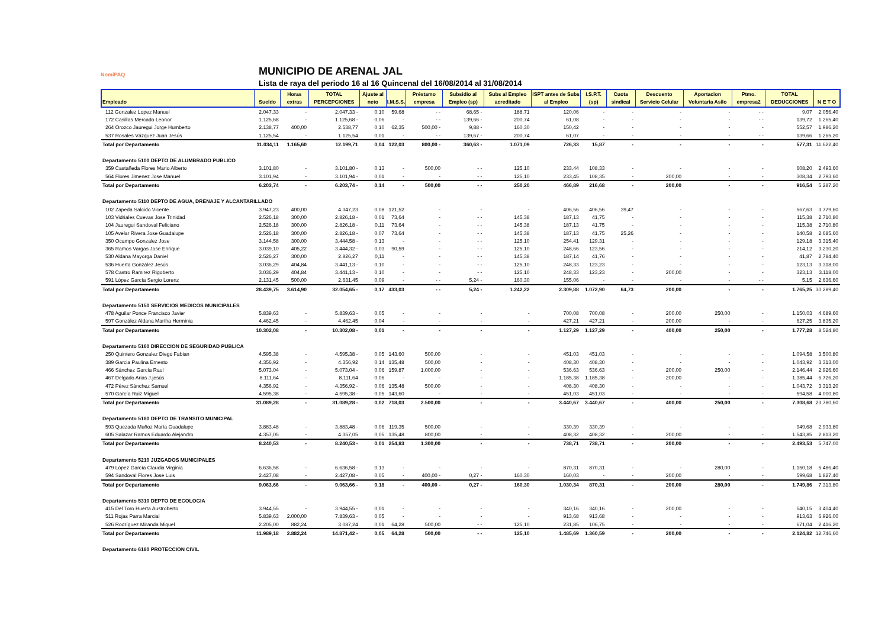NomiPAQ
MUNICIPIO DE ARENAL JAL
Lista de raya del periodo 16 al 16 Quincenal del 16/08/2014 al 31/08/2014
| Empleado | Sueldo | Horas extras | TOTAL PERCEPCIONES | Ajuste al neto | I.M.S.S. | Préstamo empresa | Subsidio al Empleo (sp) | Subs al Empleo acreditado | ISPT antes de Subs al Empleo | I.S.P.T. (sp) | Cuota sindical | Descuento Servicio Celular | Aportacion Voluntaria Asilo | Ptmo. empresa2 | TOTAL DEDUCCIONES | N E T O |
| --- | --- | --- | --- | --- | --- | --- | --- | --- | --- | --- | --- | --- | --- | --- | --- | --- |
| 112 Gonzalez Lopez Manuel | 2.047,33 | - | 2.047,33 - | 0,10 | 59,68 | - - | 68,65 - | 188,71 | 120,06 | - | - | - | - | - - | 9,07 | 2.056,40 |
| 172 Casillas Mercado Leonor | 1.125,68 | - | 1.125,68 - | 0,06 | - | - - | 139,66 - | 200,74 | 61,08 | - | - | - | - | - - | 139,72 | 1.265,40 |
| 264 Orozco Jauregui Jorge Humberto | 2.138,77 | 400,00 | 2.538,77 | 0,10 | 62,35 | 500,00 - | 9,88 - | 160,30 | 150,42 | - | - | - | - | - | 552,57 | 1.986,20 |
| 537 Rosales Vázquez Juan Jesús | 1.125,54 | - | 1.125,54 | 0,01 | - | - - | 139,67 - | 200,74 | 61,07 | - | - | - | - | - - | 139,66 | 1.265,20 |
| Total por Departamento | 11.034,11 | 1.165,60 | 12.199,71 | 0,04 | 122,03 | 800,00 - | 360,63 - | 1.071,09 | 726,33 | 15,87 | - | - | - | - | 577,31 | 11.622,40 |
| Departamento 5100 DEPTO DE ALUMBRADO PUBLICO | | | | | | | | | | | | | | | | |
| 359 Castañeda Flores Mario Alberto | 3.101,80 | - | 3.101,80 - | 0,13 | - | 500,00 | - - | 125,10 | 233,44 | 108,33 | - | - | - | - | 608,20 | 2.493,60 |
| 564 Flores Jimenez Jose Manuel | 3.101,94 | - | 3.101,94 - | 0,01 | - | - | - - | 125,10 | 233,45 | 108,35 | - | 200,00 | - | - | 308,34 | 2.793,60 |
| Total por Departamento | 6.203,74 | - | 6.203,74 - | 0,14 | - | 500,00 | - - | 250,20 | 466,89 | 216,68 | - | 200,00 | - | - | 916,54 | 5.287,20 |
| Departamento 5110 DEPTO DE AGUA, DRENAJE Y ALCANTARILLADO | | | | | | | | | | | | | | | | |
| 102 Zapeda Salcido Vicente | 3.947,23 | 400,00 | 4.347,23 | 0,08 | 121,52 | - | - | - | 406,56 | 406,56 | 39,47 | - | - | - | 567,63 | 3.779,60 |
| 103 Vidriales Cuevas Jose Trinidad | 2.526,18 | 300,00 | 2.826,18 - | 0,01 | 73,64 | - | - - | 145,38 | 187,13 | 41,75 | - | - | - | - | 115,38 | 2.710,80 |
| 104 Jauregui Sandoval Feliciano | 2.526,18 | 300,00 | 2.826,18 - | 0,11 | 73,64 | - | - - | 145,38 | 187,13 | 41,75 | - | - | - | - | 115,38 | 2.710,80 |
| 105 Avelar Rivera Jose Guadalupe | 2.526,18 | 300,00 | 2.826,18 - | 0,07 | 73,64 | - | - - | 145,38 | 187,13 | 41,75 | 25,26 | - | - | - | 140,58 | 2.685,60 |
| 350 Ocampo Gonzalez Jose | 3.144,58 | 300,00 | 3.444,58 - | 0,13 | - | - | - - | 125,10 | 254,41 | 129,31 | - | - | - | - | 129,18 | 3.315,40 |
| 365 Ramos Vargas Jose Enrique | 3.039,10 | 405,22 | 3.444,32 - | 0,03 | 90,59 | - | - - | 125,10 | 248,66 | 123,56 | - | - | - | - | 214,12 | 3.230,20 |
| 530 Aldana Mayorga Daniel | 2.526,27 | 300,00 | 2.826,27 | 0,11 | - | - | - - | 145,38 | 187,14 | 41,76 | - | - | - | - | 41,87 | 2.784,40 |
| 536 Huerta González Jesús | 3.036,29 | 404,84 | 3.441,13 - | 0,10 | - | - | - - | 125,10 | 248,33 | 123,23 | - | - | - | - | 123,13 | 3.318,00 |
| 578 Castro Ramirez Rigoberto | 3.036,29 | 404,84 | 3.441,13 - | 0,10 | - | - | - - | 125,10 | 248,33 | 123,23 | - | 200,00 | - | - | 323,13 | 3.118,00 |
| 591 López García Sergio Lorenz | 2.131,45 | 500,00 | 2.631,45 | 0,09 | - | - - | 5,24 - | 160,30 | 155,06 | - | - | - | - | - - | 5,15 | 2.636,60 |
| Total por Departamento | 28.439,75 | 3.614,90 | 32.054,65 - | 0,17 | 433,03 | - - | 5,24 - | 1.242,22 | 2.309,88 | 1.072,90 | 64,73 | 200,00 | - | - | 1.765,25 | 30.289,40 |
| Departamento 5150 SERVICIOS MEDICOS MUNICIPALES | | | | | | | | | | | | | | | | |
| 478 Aguilar Ponce Francisco Javier | 5.839,63 | - | 5.839,63 - | 0,05 | - | - | - | - | 700,08 | 700,08 | - | 200,00 | 250,00 | - | 1.150,03 | 4.689,60 |
| 597 González Aldana Martha Herminia | 4.462,45 | - | 4.462,45 | 0,04 | - | - | - | - | 427,21 | 427,21 | - | 200,00 | - | - | 627,25 | 3.835,20 |
| Total por Departamento | 10.302,08 | - | 10.302,08 - | 0,01 | - | - | - | - | 1.127,29 | 1.127,29 | - | 400,00 | 250,00 | - | 1.777,28 | 8.524,80 |
| Departamento 5160 DIRECCION DE SEGURIDAD PUBLICA | | | | | | | | | | | | | | | | |
| 250 Quintero Gonzalez Diego Fabian | 4.595,38 | - | 4.595,38 - | 0,05 | 143,60 | 500,00 | - | - | 451,03 | 451,03 | - | - | - | - | 1.094,58 | 3.500,80 |
| 389 Garcia Paulina Ernesto | 4.356,92 | - | 4.356,92 | 0,14 | 135,48 | 500,00 | - | - | 408,30 | 408,30 | - | - | - | - | 1.043,92 | 3.313,00 |
| 466 Sánchez García Raul | 5.073,04 | - | 5.073,04 - | 0,06 | 159,87 | 1.000,00 | - | - | 536,63 | 536,63 | - | 200,00 | 250,00 | - | 2.146,44 | 2.926,60 |
| 467 Delgado Arias J.jesús | 8.111,64 | - | 8.111,64 | 0,06 | - | - | - | - | 1.185,38 | 1.185,38 | - | 200,00 | - | - | 1.385,44 | 6.726,20 |
| 472 Pérez Sánchez Samuel | 4.356,92 | - | 4.356,92 - | 0,06 | 135,48 | 500,00 | - | - | 408,30 | 408,30 | - | - | - | - | 1.043,72 | 3.313,20 |
| 570 García Ruiz Miguel | 4.595,38 | - | 4.595,38 - | 0,05 | 143,60 | - | - | - | 451,03 | 451,03 | - | - | - | - | 594,58 | 4.000,80 |
| Total por Departamento | 31.089,28 | - | 31.089,28 - | 0,02 | 718,03 | 2.500,00 | - | - | 3.440,67 | 3.440,67 | - | 400,00 | 250,00 | - | 7.308,68 | 23.780,60 |
| Departamento 5180 DEPTO DE TRANSITO MUNICIPAL | | | | | | | | | | | | | | | | |
| 593 Quezada Muñoz María Guadalupe | 3.883,48 | - | 3.883,48 - | 0,06 | 119,35 | 500,00 | - | - | 330,39 | 330,39 | - | - | - | - | 949,68 | 2.933,80 |
| 605 Salazar Ramos Eduardo Alejandro | 4.357,05 | - | 4.357,05 | 0,05 | 135,48 | 800,00 | - | - | 408,32 | 408,32 | - | 200,00 | - | - | 1.543,85 | 2.813,20 |
| Total por Departamento | 8.240,53 | - | 8.240,53 - | 0,01 | 254,83 | 1.300,00 | - | - | 738,71 | 738,71 | - | 200,00 | - | - | 2.493,53 | 5.747,00 |
| Departamento 5210 JUZGADOS MUNICIPALES | | | | | | | | | | | | | | | | |
| 479 López García Claudia Virginia | 6.636,58 | - | 6.636,58 - | 0,13 | - | - | - | - | 870,31 | 870,31 | - | - | 280,00 | - | 1.150,18 | 5.486,40 |
| 594 Sandoval Flores Jose Luis | 2.427,08 | - | 2.427,08 - | 0,05 | - | 400,00 - | 0,27 - | 160,30 | 160,03 | - | - | 200,00 | - | - | 599,68 | 1.827,40 |
| Total por Departamento | 9.063,66 | - | 9.063,66 - | 0,18 | - | 400,00 - | 0,27 - | 160,30 | 1.030,34 | 870,31 | - | 200,00 | 280,00 | - | 1.749,86 | 7.313,80 |
| Departamento 5310 DEPTO DE ECOLOGIA | | | | | | | | | | | | | | | | |
| 415 Del Toro Huerta Austroberto | 3.944,55 | - | 3.944,55 - | 0,01 | - | - | - | - | 340,16 | 340,16 | - | 200,00 | - | - | 540,15 | 3.404,40 |
| 511 Rojas Parra Marcial | 5.839,63 | 2.000,00 | 7.839,63 - | 0,05 | - | - | - | - | 913,68 | 913,68 | - | - | - | - | 913,63 | 6.926,00 |
| 526 Rodríguez Miranda Miguel | 2.205,00 | 882,24 | 3.087,24 | 0,01 | 64,28 | 500,00 | - - | 125,10 | 231,85 | 106,75 | - | - | - | - | 671,04 | 2.416,20 |
| Total por Departamento | 11.989,18 | 2.882,24 | 14.871,42 - | 0,05 | 64,28 | 500,00 | - - | 125,10 | 1.485,69 | 1.360,59 | - | 200,00 | - | - | 2.124,82 | 12.746,60 |
| Departamento 6180 PROTECCION CIVIL | | | | | | | | | | | | | | | | |